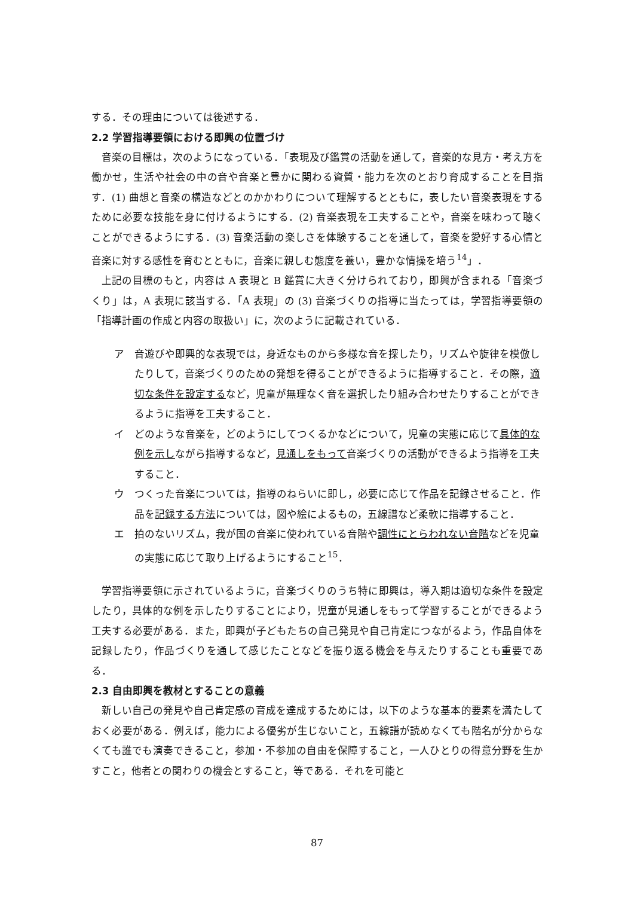する．その理由については後述する．
2.2 学習指導要領における即興の位置づけ
音楽の目標は，次のようになっている．「表現及び鑑賞の活動を通して，音楽的な見方・考え方を働かせ，生活や社会の中の音や音楽と豊かに関わる資質・能力を次のとおり育成することを目指す．(1) 曲想と音楽の構造などとのかかわりについて理解するとともに，表したい音楽表現をするために必要な技能を身に付けるようにする．(2) 音楽表現を工夫することや，音楽を味わって聴くことができるようにする．(3) 音楽活動の楽しさを体験することを通して，音楽を愛好する心情と音楽に対する感性を育むとともに，音楽に親しむ態度を養い，豊かな情操を培う<sup>14</sup>」．
上記の目標のもと，内容は A 表現と B 鑑賞に大きく分けられており，即興が含まれる「音楽づくり」は，A 表現に該当する．「A 表現」の (3) 音楽づくりの指導に当たっては，学習指導要領の「指導計画の作成と内容の取扱い」に，次のように記載されている．
ア 音遊びや即興的な表現では，身近なものから多様な音を探したり，リズムや旋律を模倣したりして，音楽づくりのための発想を得ることができるように指導すること．その際，適切な条件を設定するなど，児童が無理なく音を選択したり組み合わせたりすることができるように指導を工夫すること．
イ どのような音楽を，どのようにしてつくるかなどについて，児童の実態に応じて具体的な例を示しながら指導するなど，見通しをもって音楽づくりの活動ができるよう指導を工夫すること．
ウ つくった音楽については，指導のねらいに即し，必要に応じて作品を記録させること．作品を記録する方法については，図や絵によるもの，五線譜など柔軟に指導すること．
エ 拍のないリズム，我が国の音楽に使われている音階や調性にとらわれない音階などを児童の実態に応じて取り上げるようにすること<sup>15</sup>．
学習指導要領に示されているように，音楽づくりのうち特に即興は，導入期は適切な条件を設定したり，具体的な例を示したりすることにより，児童が見通しをもって学習することができるよう工夫する必要がある．また，即興が子どもたちの自己発見や自己肯定につながるよう，作品自体を記録したり，作品づくりを通して感じたことなどを振り返る機会を与えたりすることも重要である．
2.3 自由即興を教材とすることの意義
新しい自己の発見や自己肯定感の育成を達成するためには，以下のような基本的要素を満たしておく必要がある．例えば，能力による優劣が生じないこと，五線譜が読めなくても階名が分からなくても誰でも演奏できること，参加・不参加の自由を保障すること，一人ひとりの得意分野を生かすこと，他者との関わりの機会とすること，等である．それを可能と
87